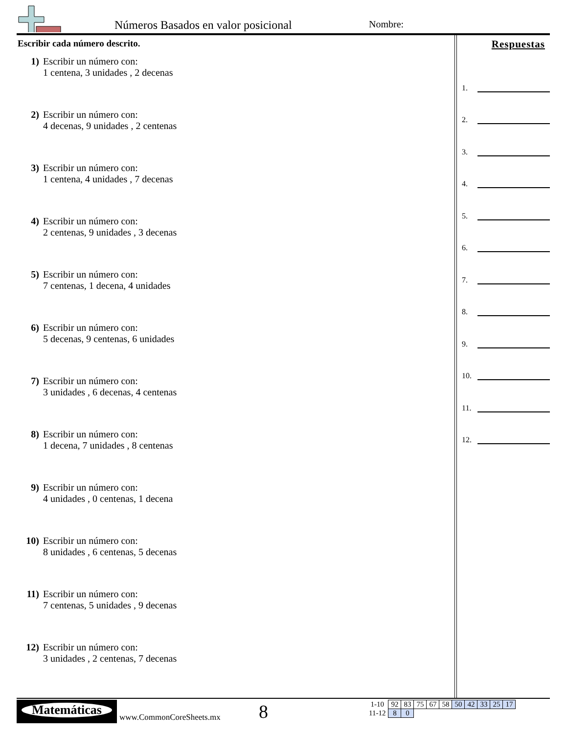Números Basados en valor posicional
Nombre:
Escribir cada número descrito.
1) Escribir un número con:
1 centena, 3 unidades , 2 decenas
2) Escribir un número con:
4 decenas, 9 unidades , 2 centenas
3) Escribir un número con:
1 centena, 4 unidades , 7 decenas
4) Escribir un número con:
2 centenas, 9 unidades , 3 decenas
5) Escribir un número con:
7 centenas, 1 decena, 4 unidades
6) Escribir un número con:
5 decenas, 9 centenas, 6 unidades
7) Escribir un número con:
3 unidades , 6 decenas, 4 centenas
8) Escribir un número con:
1 decena, 7 unidades , 8 centenas
9) Escribir un número con:
4 unidades , 0 centenas, 1 decena
10) Escribir un número con:
8 unidades , 6 centenas, 5 decenas
11) Escribir un número con:
7 centenas, 5 unidades , 9 decenas
12) Escribir un número con:
3 unidades , 2 centenas, 7 decenas
Respuestas
1.
2.
3.
4.
5.
6.
7.
8.
9.
10.
11.
12.
Matemáticas
www.CommonCoreSheets.mx 8
| 1-10 | 92 | 83 | 75 | 67 | 58 | 50 | 42 | 33 | 25 | 17 |
| 11-12 | 8 | 0 | | | | | | | | |